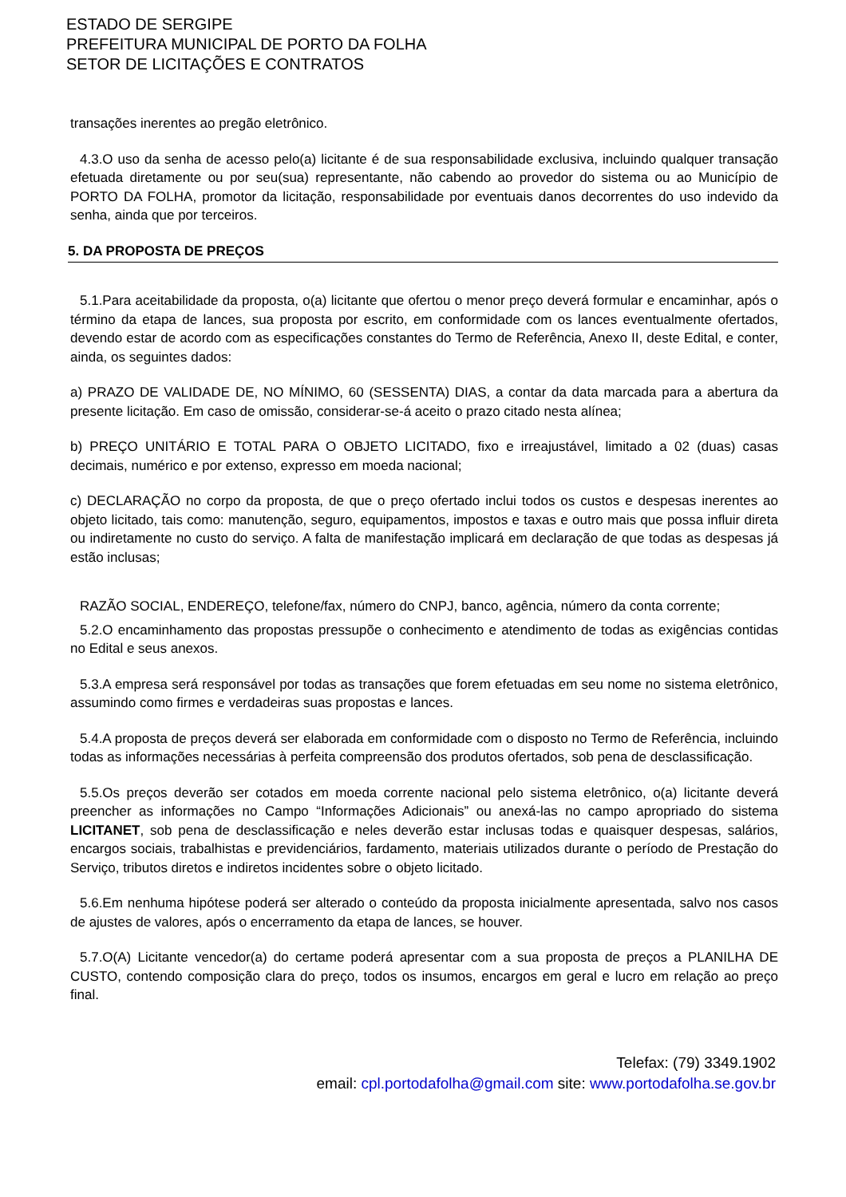ESTADO DE SERGIPE
PREFEITURA MUNICIPAL DE PORTO DA FOLHA
SETOR DE LICITAÇÕES E CONTRATOS
transações inerentes ao pregão eletrônico.
4.3.O uso da senha de acesso pelo(a) licitante é de sua responsabilidade exclusiva, incluindo qualquer transação efetuada diretamente ou por seu(sua) representante, não cabendo ao provedor do sistema ou ao Município de PORTO DA FOLHA, promotor da licitação, responsabilidade por eventuais danos decorrentes do uso indevido da senha, ainda que por terceiros.
5. DA PROPOSTA DE PREÇOS
5.1.Para aceitabilidade da proposta, o(a) licitante que ofertou o menor preço deverá formular e encaminhar, após o término da etapa de lances, sua proposta por escrito, em conformidade com os lances eventualmente ofertados, devendo estar de acordo com as especificações constantes do Termo de Referência, Anexo II, deste Edital, e conter, ainda, os seguintes dados:
a) PRAZO DE VALIDADE DE, NO MÍNIMO, 60 (SESSENTA) DIAS, a contar da data marcada para a abertura da presente licitação. Em caso de omissão, considerar-se-á aceito o prazo citado nesta alínea;
b) PREÇO UNITÁRIO E TOTAL PARA O OBJETO LICITADO, fixo e irreajustável, limitado a 02 (duas) casas decimais, numérico e por extenso, expresso em moeda nacional;
c) DECLARAÇÃO no corpo da proposta, de que o preço ofertado inclui todos os custos e despesas inerentes ao objeto licitado, tais como: manutenção, seguro, equipamentos, impostos e taxas e outro mais que possa influir direta ou indiretamente no custo do serviço. A falta de manifestação implicará em declaração de que todas as despesas já estão inclusas;
RAZÃO SOCIAL, ENDEREÇO, telefone/fax, número do CNPJ, banco, agência, número da conta corrente;
5.2.O encaminhamento das propostas pressupõe o conhecimento e atendimento de todas as exigências contidas no Edital e seus anexos.
5.3.A empresa será responsável por todas as transações que forem efetuadas em seu nome no sistema eletrônico, assumindo como firmes e verdadeiras suas propostas e lances.
5.4.A proposta de preços deverá ser elaborada em conformidade com o disposto no Termo de Referência, incluindo todas as informações necessárias à perfeita compreensão dos produtos ofertados, sob pena de desclassificação.
5.5.Os preços deverão ser cotados em moeda corrente nacional pelo sistema eletrônico, o(a) licitante deverá preencher as informações no Campo “Informações Adicionais” ou anexá-las no campo apropriado do sistema LICITANET, sob pena de desclassificação e neles deverão estar inclusas todas e quaisquer despesas, salários, encargos sociais, trabalhistas e previdenciários, fardamento, materiais utilizados durante o período de Prestação do Serviço, tributos diretos e indiretos incidentes sobre o objeto licitado.
5.6.Em nenhuma hipótese poderá ser alterado o conteúdo da proposta inicialmente apresentada, salvo nos casos de ajustes de valores, após o encerramento da etapa de lances, se houver.
5.7.O(A) Licitante vencedor(a) do certame poderá apresentar com a sua proposta de preços a PLANILHA DE CUSTO, contendo composição clara do preço, todos os insumos, encargos em geral e lucro em relação ao preço final.
Telefax: (79) 3349.1902
email: cpl.portodafolha@gmail.com site: www.portodafolha.se.gov.br